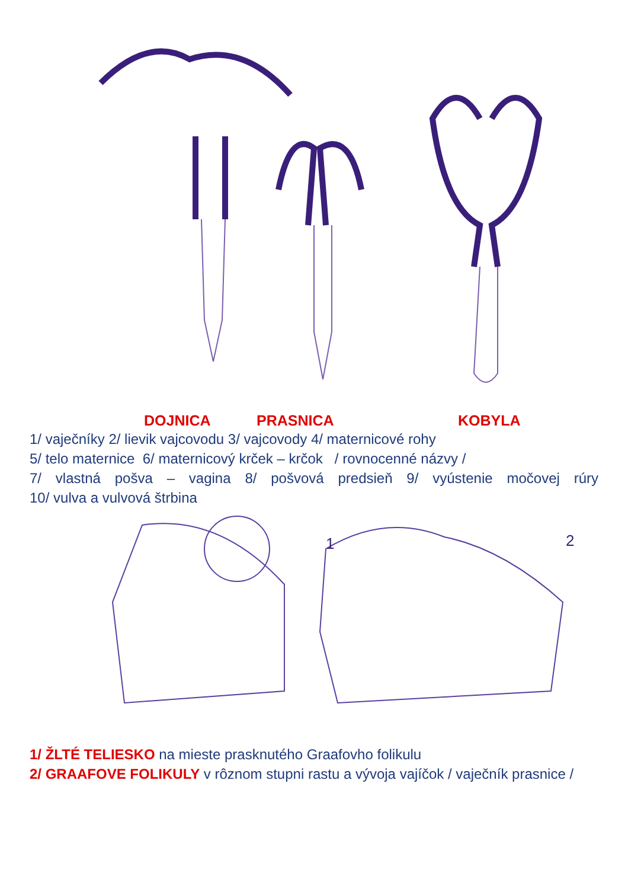DOJNICA PRASNICA KOBYLA
1/ vaječníky 2/ lievik vajcovodu 3/ vajcovody 4/ maternicové rohy
5/ telo maternice 6/ maternicový krček – krčok / rovnocenné názvy /
7/ vlastná pošva – vagina 8/ pošvová predsieň 9/ vyústenie močovej rúry
10/ vulva a vulvová štrbina
1
2
1/ ŽLTÉ TELIESKO na mieste prasknutého Graafovho folikulu
2/ GRAAFOVE FOLIKULY v rôznom stupni rastu a vývoja vajíčok / vaječník prasnice /